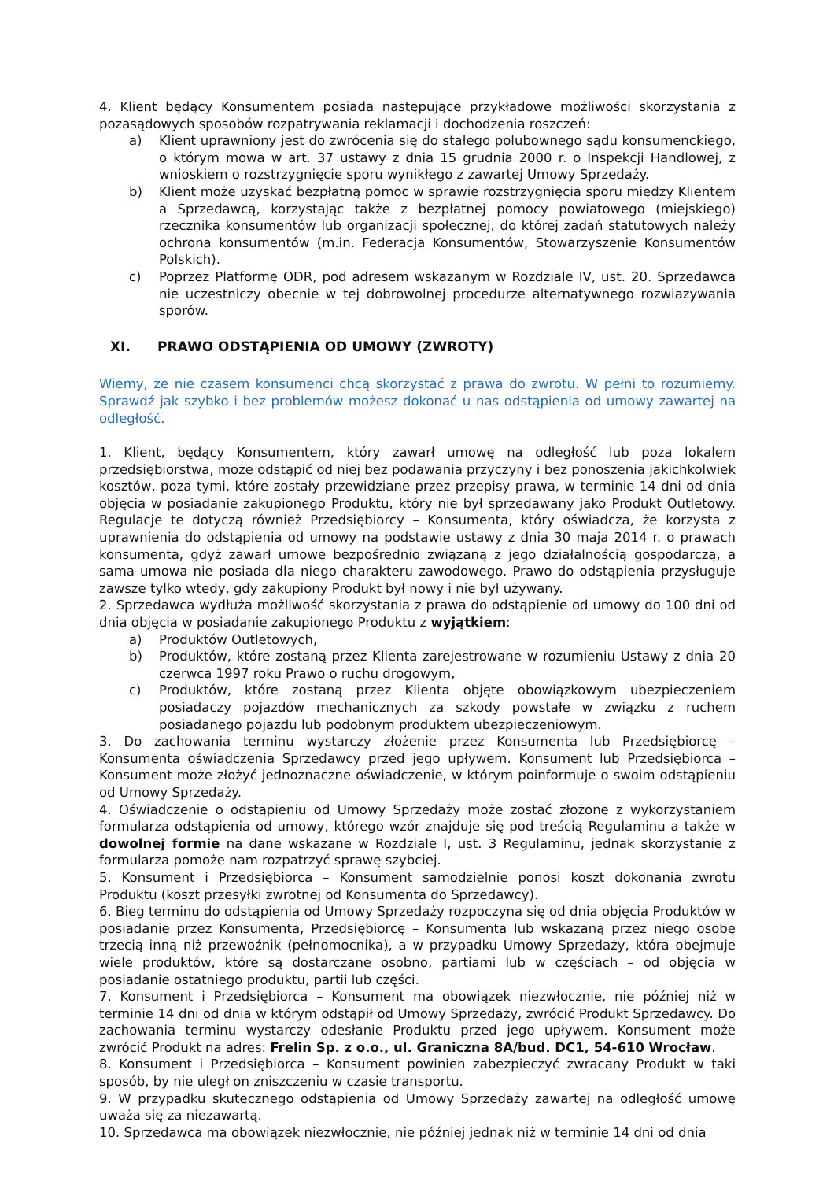4. Klient będący Konsumentem posiada następujące przykładowe możliwości skorzystania z pozasądowych sposobów rozpatrywania reklamacji i dochodzenia roszczeń:
a) Klient uprawniony jest do zwrócenia się do stałego polubownego sądu konsumenckiego, o którym mowa w art. 37 ustawy z dnia 15 grudnia 2000 r. o Inspekcji Handlowej, z wnioskiem o rozstrzygnięcie sporu wynikłego z zawartej Umowy Sprzedaży.
b) Klient może uzyskać bezpłatną pomoc w sprawie rozstrzygnięcia sporu między Klientem a Sprzedawcą, korzystając także z bezpłatnej pomocy powiatowego (miejskiego) rzecznika konsumentów lub organizacji społecznej, do której zadań statutowych należy ochrona konsumentów (m.in. Federacja Konsumentów, Stowarzyszenie Konsumentów Polskich).
c) Poprzez Platformę ODR, pod adresem wskazanym w Rozdziale IV, ust. 20. Sprzedawca nie uczestniczy obecnie w tej dobrowolnej procedurze alternatywnego rozwiazywania sporów.
XI. PRAWO ODSTĄPIENIA OD UMOWY (ZWROTY)
Wiemy, że nie czasem konsumenci chcą skorzystać z prawa do zwrotu. W pełni to rozumiemy. Sprawdź jak szybko i bez problemów możesz dokonać u nas odstąpienia od umowy zawartej na odległość.
1. Klient, będący Konsumentem, który zawarł umowę na odległość lub poza lokalem przedsiębiorstwa, może odstąpić od niej bez podawania przyczyny i bez ponoszenia jakichkolwiek kosztów, poza tymi, które zostały przewidziane przez przepisy prawa, w terminie 14 dni od dnia objęcia w posiadanie zakupionego Produktu, który nie był sprzedawany jako Produkt Outletowy. Regulacje te dotyczą również Przedsiębiorcy – Konsumenta, który oświadcza, że korzysta z uprawnienia do odstąpienia od umowy na podstawie ustawy z dnia 30 maja 2014 r. o prawach konsumenta, gdyż zawarł umowę bezpośrednio związaną z jego działalnością gospodarczą, a sama umowa nie posiada dla niego charakteru zawodowego. Prawo do odstąpienia przysługuje zawsze tylko wtedy, gdy zakupiony Produkt był nowy i nie był używany.
2. Sprzedawca wydłuża możliwość skorzystania z prawa do odstąpienie od umowy do 100 dni od dnia objęcia w posiadanie zakupionego Produktu z wyjątkiem:
a) Produktów Outletowych,
b) Produktów, które zostaną przez Klienta zarejestrowane w rozumieniu Ustawy z dnia 20 czerwca 1997 roku Prawo o ruchu drogowym,
c) Produktów, które zostaną przez Klienta objęte obowiązkowym ubezpieczeniem posiadaczy pojazdów mechanicznych za szkody powstałe w związku z ruchem posiadanego pojazdu lub podobnym produktem ubezpieczeniowym.
3. Do zachowania terminu wystarczy złożenie przez Konsumenta lub Przedsiębiorcę – Konsumenta oświadczenia Sprzedawcy przed jego upływem. Konsument lub Przedsiębiorca – Konsument może złożyć jednoznaczne oświadczenie, w którym poinformuje o swoim odstąpieniu od Umowy Sprzedaży.
4. Oświadczenie o odstąpieniu od Umowy Sprzedaży może zostać złożone z wykorzystaniem formularza odstąpienia od umowy, którego wzór znajduje się pod treścią Regulaminu a także w dowolnej formie na dane wskazane w Rozdziale I, ust. 3 Regulaminu, jednak skorzystanie z formularza pomoże nam rozpatrzyć sprawę szybciej.
5. Konsument i Przedsiębiorca – Konsument samodzielnie ponosi koszt dokonania zwrotu Produktu (koszt przesyłki zwrotnej od Konsumenta do Sprzedawcy).
6. Bieg terminu do odstąpienia od Umowy Sprzedaży rozpoczyna się od dnia objęcia Produktów w posiadanie przez Konsumenta, Przedsiębiorcę – Konsumenta lub wskazaną przez niego osobę trzecią inną niż przewoźnik (pełnomocnika), a w przypadku Umowy Sprzedaży, która obejmuje wiele produktów, które są dostarczane osobno, partiami lub w częściach – od objęcia w posiadanie ostatniego produktu, partii lub części.
7. Konsument i Przedsiębiorca – Konsument ma obowiązek niezwłocznie, nie później niż w terminie 14 dni od dnia w którym odstąpił od Umowy Sprzedaży, zwrócić Produkt Sprzedawcy. Do zachowania terminu wystarczy odesłanie Produktu przed jego upływem. Konsument może zwrócić Produkt na adres: Frelin Sp. z o.o., ul. Graniczna 8A/bud. DC1, 54-610 Wrocław.
8. Konsument i Przedsiębiorca – Konsument powinien zabezpieczyć zwracany Produkt w taki sposób, by nie uległ on zniszczeniu w czasie transportu.
9. W przypadku skutecznego odstąpienia od Umowy Sprzedaży zawartej na odległość umowę uważa się za niezawartą.
10. Sprzedawca ma obowiązek niezwłocznie, nie później jednak niż w terminie 14 dni od dnia